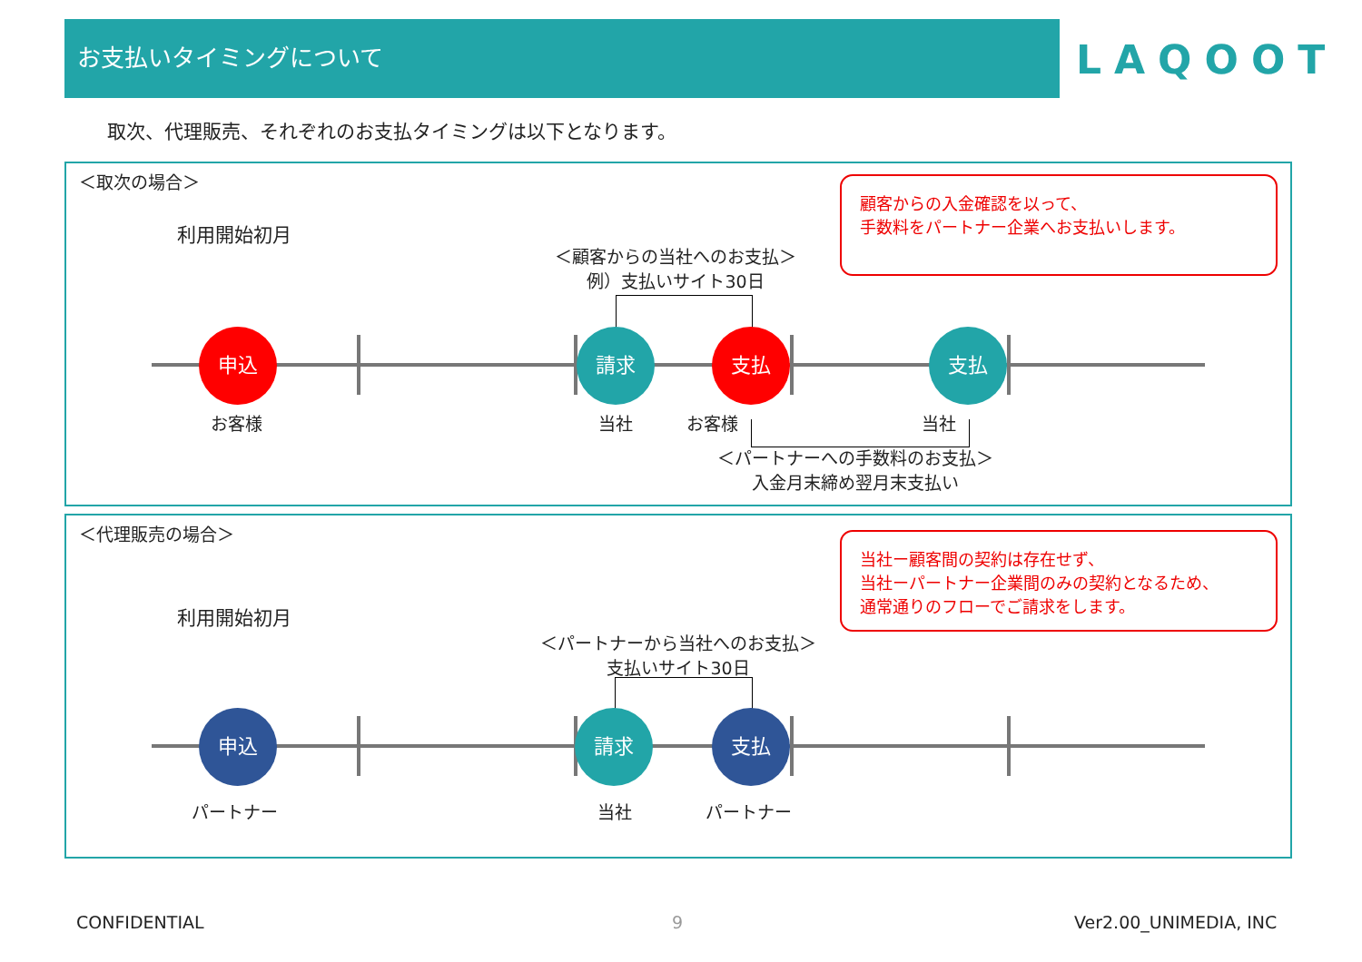お支払いタイミングについて
LAQOOT
取次、代理販売、それぞれのお支払タイミングは以下となります。
＜取次の場合＞
利用開始初月
＜顧客からの当社へのお支払＞
例）支払いサイト30日
顧客からの入金確認を以って、
手数料をパートナー企業へお支払いします。
申込 請求 支払 支払
お客様 当社 お客様 当社
＜パートナーへの手数料のお支払＞
入金月末締め翌月末支払い
＜代理販売の場合＞
利用開始初月
＜パートナーから当社へのお支払＞
支払いサイト30日
当社ー顧客間の契約は存在せず、
当社ーパートナー企業間のみの契約となるため、
通常通りのフローでご請求をします。
申込 請求 支払
パートナー 当社 パートナー
CONFIDENTIAL 9 Ver2.00_UNIMEDIA, INC